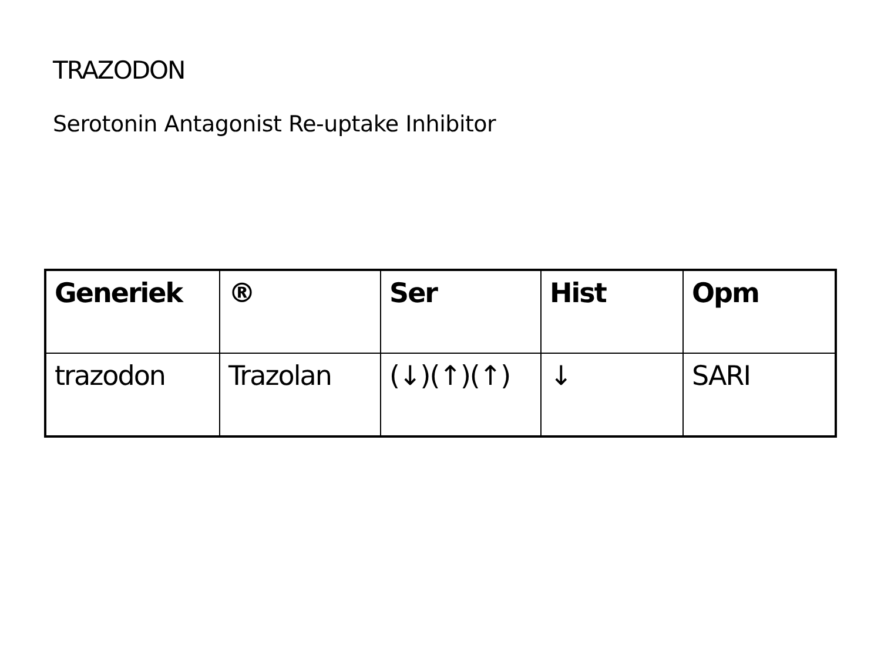TRAZODON
Serotonin Antagonist Re-uptake Inhibitor
| Generiek | ® | Ser | Hist | Opm |
| --- | --- | --- | --- | --- |
| trazodon | Trazolan | (↓)(↑)(↑) | ↓ | SARI |